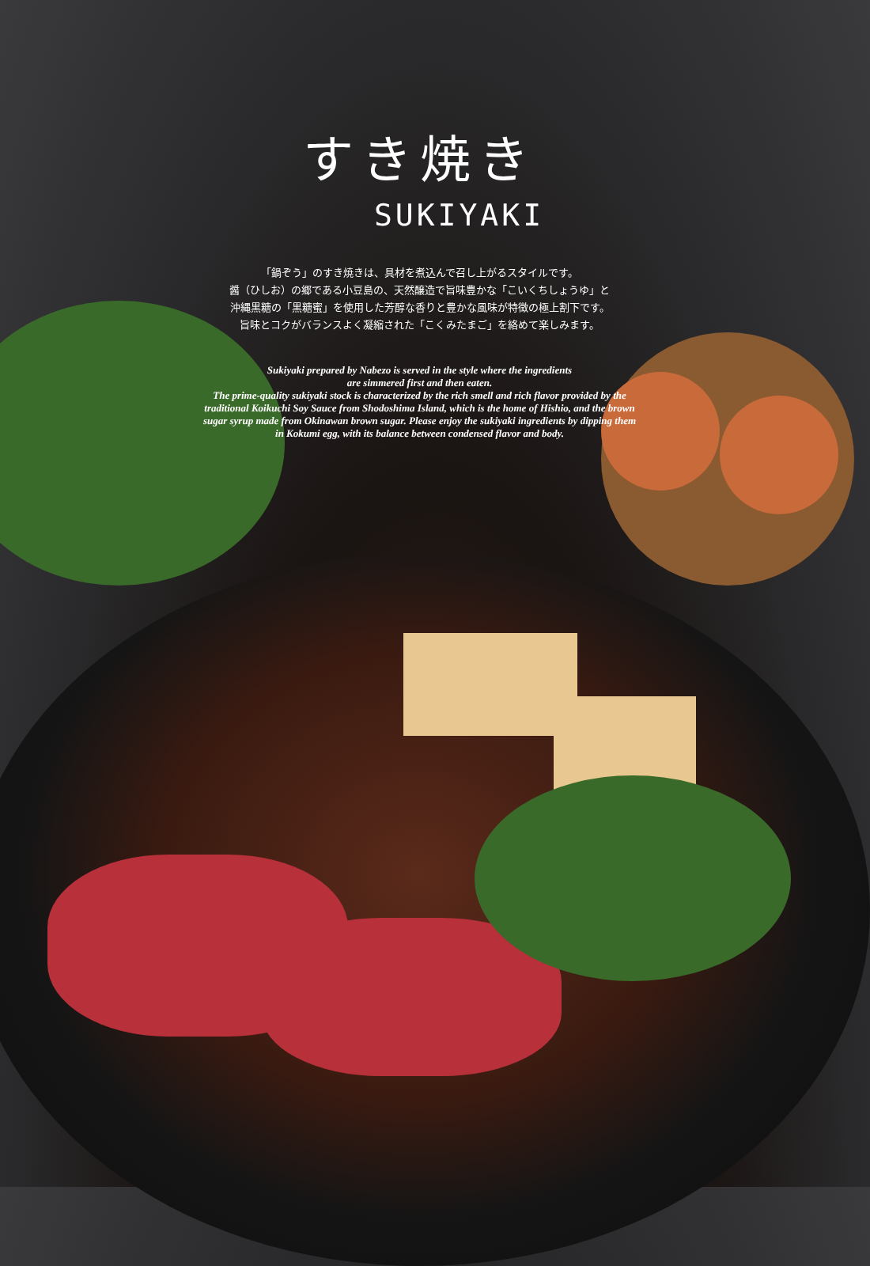すき焼き
SUKIYAKI
「鍋ぞう」のすき焼きは、具材を煮込んで召し上がるスタイルです。
醤（ひしお）の郷である小豆島の、天然醸造で旨味豊かな「こいくちしょうゆ」と
沖縄黒糖の「黒糖蜜」を使用した芳醇な香りと豊かな風味が特徴の極上割下です。
旨味とコクがバランスよく凝縮された「こくみたまご」を絡めて楽しみます。
Sukiyaki prepared by Nabezo is served in the style where the ingredients
are simmered first and then eaten.
The prime-quality sukiyaki stock is characterized by the rich smell and rich flavor provided by the
traditional Koikuchi Soy Sauce from Shodoshima Island, which is the home of Hishio, and the brown
sugar syrup made from Okinawan brown sugar. Please enjoy the sukiyaki ingredients by dipping them
in Kokumi egg, with its balance between condensed flavor and body.